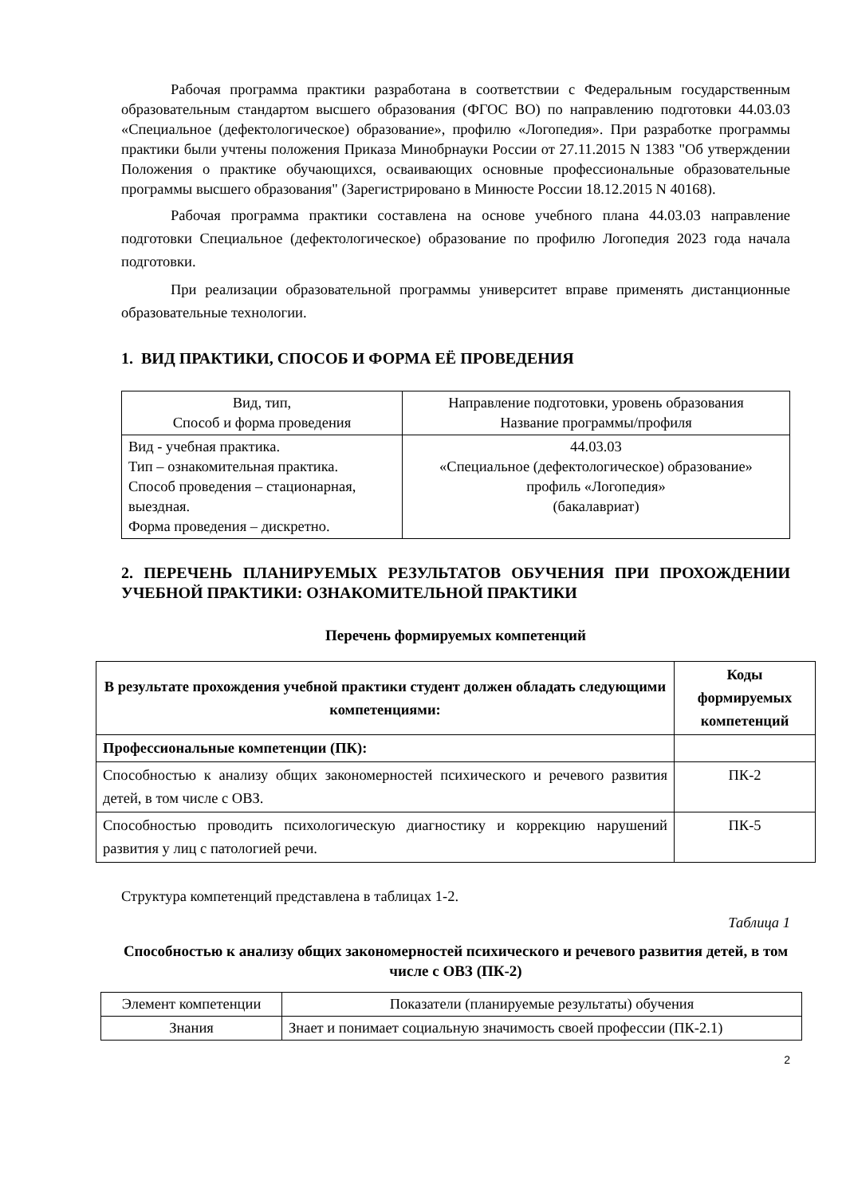Рабочая программа практики разработана в соответствии с Федеральным государственным образовательным стандартом высшего образования (ФГОС ВО) по направлению подготовки 44.03.03 «Специальное (дефектологическое) образование», профилю «Логопедия». При разработке программы практики были учтены положения Приказа Минобрнауки России от 27.11.2015 N 1383 "Об утверждении Положения о практике обучающихся, осваивающих основные профессиональные образовательные программы высшего образования" (Зарегистрировано в Минюсте России 18.12.2015 N 40168).
Рабочая программа практики составлена на основе учебного плана 44.03.03 направление подготовки Специальное (дефектологическое) образование по профилю Логопедия 2023 года начала подготовки.
При реализации образовательной программы университет вправе применять дистанционные образовательные технологии.
1. ВИД ПРАКТИКИ, СПОСОБ И ФОРМА ЕЁ ПРОВЕДЕНИЯ
| Вид, тип, Способ и форма проведения | Направление подготовки, уровень образования Название программы/профиля |
| Вид - учебная практика. Тип – ознакомительная практика. Способ проведения – стационарная, выездная. Форма проведения – дискретно. | 44.03.03 «Специальное (дефектологическое) образование» профиль «Логопедия» (бакалавриат) |
2. ПЕРЕЧЕНЬ ПЛАНИРУЕМЫХ РЕЗУЛЬТАТОВ ОБУЧЕНИЯ ПРИ ПРОХОЖДЕНИИ УЧЕБНОЙ ПРАКТИКИ: ОЗНАКОМИТЕЛЬНОЙ ПРАКТИКИ
Перечень формируемых компетенций
| В результате прохождения учебной практики студент должен обладать следующими компетенциями: | Коды формируемых компетенций |
| --- | --- |
| Профессиональные компетенции (ПК): | |
| Способностью к анализу общих закономерностей психического и речевого развития детей, в том числе с ОВЗ. | ПК-2 |
| Способностью проводить психологическую диагностику и коррекцию нарушений развития у лиц с патологией речи. | ПК-5 |
Структура компетенций представлена в таблицах 1-2.
Таблица 1
Способностью к анализу общих закономерностей психического и речевого развития детей, в том числе с ОВЗ (ПК-2)
| Элемент компетенции | Показатели (планируемые результаты) обучения |
| Знания | Знает и понимает социальную значимость своей профессии (ПК-2.1) |
2